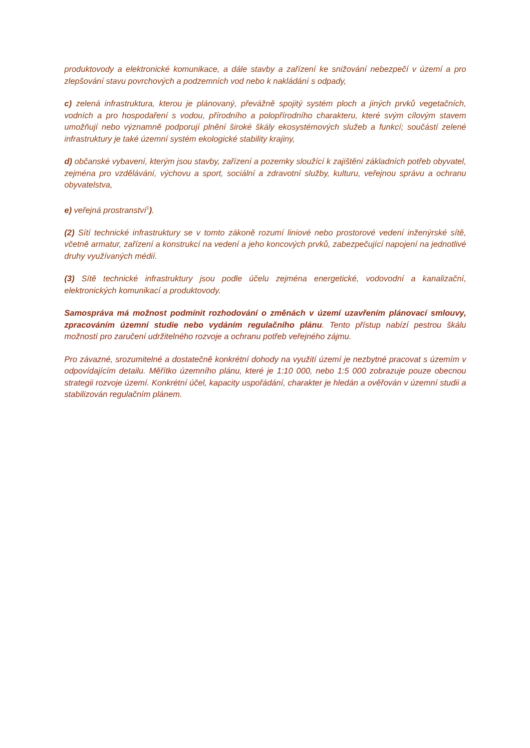produktovody a elektronické komunikace, a dále stavby a zařízení ke snižování nebezpečí v území a pro zlepšování stavu povrchových a podzemních vod nebo k nakládání s odpady,
c) zelená infrastruktura, kterou je plánovaný, převážně spojitý systém ploch a jiných prvků vegetačních, vodních a pro hospodaření s vodou, přírodního a polopřírodního charakteru, které svým cílovým stavem umožňují nebo významně podporují plnění široké škály ekosystémových služeb a funkcí; součástí zelené infrastruktury je také územní systém ekologické stability krajiny,
d) občanské vybavení, kterým jsou stavby, zařízení a pozemky sloužící k zajištění základních potřeb obyvatel, zejména pro vzdělávání, výchovu a sport, sociální a zdravotní služby, kulturu, veřejnou správu a ochranu obyvatelstva,
e) veřejná prostranství<sup>1</sup>).
(2) Sítí technické infrastruktury se v tomto zákoně rozumí liniové nebo prostorové vedení inženýrské sítě, včetně armatur, zařízení a konstrukcí na vedení a jeho koncových prvků, zabezpečující napojení na jednotlivé druhy využívaných médií.
(3) Sítě technické infrastruktury jsou podle účelu zejména energetické, vodovodní a kanalizační, elektronických komunikací a produktovody.
Samospráva má možnost podmínit rozhodování o změnách v území uzavřením plánovací smlouvy, zpracováním územní studie nebo vydáním regulačního plánu. Tento přístup nabízí pestrou škálu možností pro zaručení udržitelného rozvoje a ochranu potřeb veřejného zájmu.
Pro závazné, srozumitelné a dostatečně konkrétní dohody na využití území je nezbytné pracovat s územím v odpovídajícím detailu. Měřítko územního plánu, které je 1:10 000, nebo 1:5 000 zobrazuje pouze obecnou strategii rozvoje území. Konkrétní účel, kapacity uspořádání, charakter je hledán a ověřován v územní studii a stabilizován regulačním plánem.